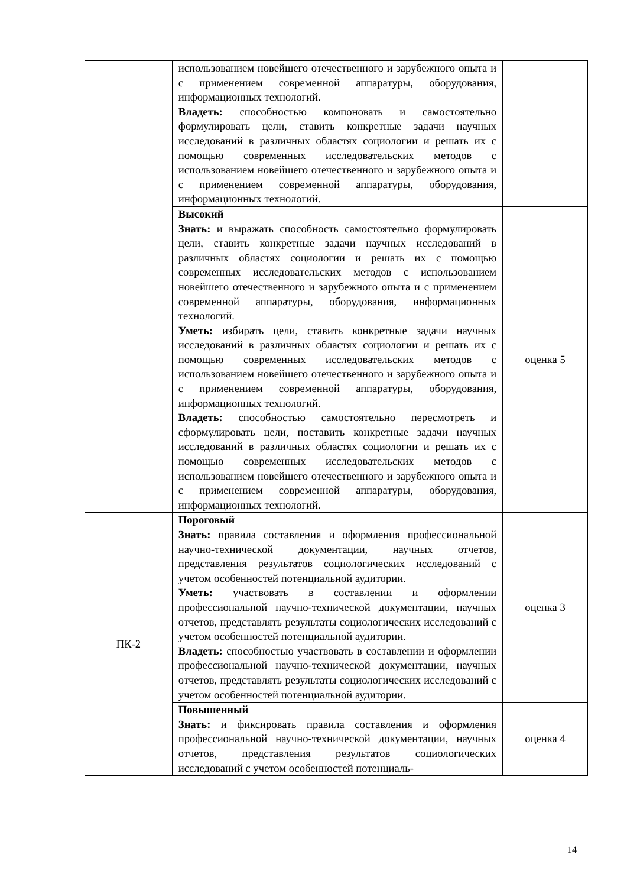| | использованием новейшего отечественного и зарубежного опыта и с применением современной аппаратуры, оборудования, информационных технологий. Владеть: способностью компоновать и самостоятельно формулировать цели, ставить конкретные задачи научных исследований в различных областях социологии и решать их с помощью современных исследовательских методов с использованием новейшего отечественного и зарубежного опыта и с применением современной аппаратуры, оборудования, информационных технологий. | |
| | Высокий Знать: и выражать способность самостоятельно формулировать цели, ставить конкретные задачи научных исследований в различных областях социологии и решать их с помощью современных исследовательских методов с использованием новейшего отечественного и зарубежного опыта и с применением современной аппаратуры, оборудования, информационных технологий. Уметь: избирать цели, ставить конкретные задачи научных исследований в различных областях социологии и решать их с помощью современных исследовательских методов с использованием новейшего отечественного и зарубежного опыта и с применением современной аппаратуры, оборудования, информационных технологий. Владеть: способностью самостоятельно пересмотреть и сформулировать цели, поставить конкретные задачи научных исследований в различных областях социологии и решать их с помощью современных исследовательских методов с использованием новейшего отечественного и зарубежного опыта и с применением современной аппаратуры, оборудования, информационных технологий. | оценка 5 |
| ПК-2 | Пороговый Знать: правила составления и оформления профессиональной научно-технической документации, научных отчетов, представления результатов социологических исследований с учетом особенностей потенциальной аудитории. Уметь: участвовать в составлении и оформлении профессиональной научно-технической документации, научных отчетов, представлять результаты социологических исследований с учетом особенностей потенциальной аудитории. Владеть: способностью участвовать в составлении и оформлении профессиональной научно-технической документации, научных отчетов, представлять результаты социологических исследований с учетом особенностей потенциальной аудитории. | оценка 3 |
| | Повышенный Знать: и фиксировать правила составления и оформления профессиональной научно-технической документации, научных отчетов, представления результатов социологических исследований с учетом особенностей потенциаль- | оценка 4 |
14